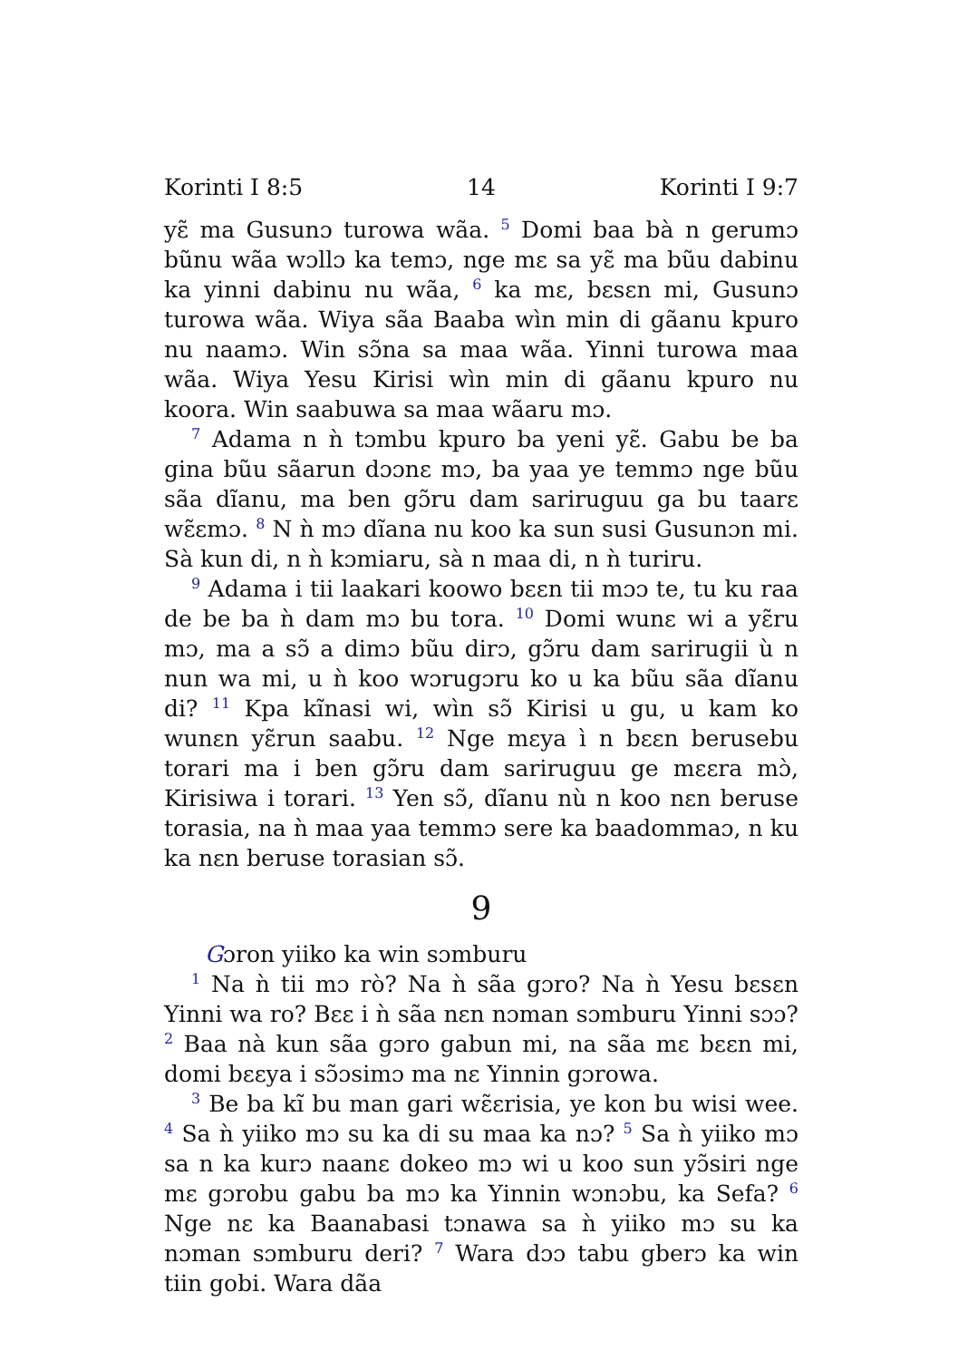Korinti I 8:5 14 Korinti I 9:7
yɛ̃ ma Gusunɔ turowa wãa. <sup>5</sup> Domi baa bà n gerumɔ bũnu wãa wɔllɔ ka temɔ, nge mɛ sa yɛ̃ ma bũu dabinu ka yinni dabinu nu wãa, <sup>6</sup> ka mɛ, bɛsɛn mi, Gusunɔ turowa wãa. Wiya sãa Baaba wìn min di gãanu kpuro nu naamɔ. Win sɔ̃na sa maa wãa. Yinni turowa maa wãa. Wiya Yesu Kirisi wìn min di gãanu kpuro nu koora. Win saabuwa sa maa wãaru mɔ.
<sup>7</sup> Adama n ǹ tɔmbu kpuro ba yeni yɛ̃. Gabu be ba gina bũu sãarun dɔɔnɛ mɔ, ba yaa ye temmɔ nge bũu sãa dĩanu, ma ben gɔ̃ru dam sariruguu ga bu taarɛ wɛ̃ɛmɔ. <sup>8</sup> N ǹ mɔ dĩana nu koo ka sun susi Gusunɔn mi. Sà kun di, n ǹ kɔmiaru, sà n maa di, n ǹ turiru.
<sup>9</sup> Adama i tii laakari koowo bɛɛn tii mɔɔ te, tu ku raa de be ba ǹ dam mɔ bu tora. <sup>10</sup> Domi wunɛ wi a yɛ̃ru mɔ, ma a sɔ̃ a dimɔ bũu dirɔ, gɔ̃ru dam sarirugii ù n nun wa mi, u ǹ koo wɔrugɔru ko u ka bũu sãa dĩanu di? <sup>11</sup> Kpa kĩnasi wi, wìn sɔ̃ Kirisi u gu, u kam ko wunɛn yɛ̃run saabu. <sup>12</sup> Nge mɛya ì n bɛɛn berusebu torari ma i ben gɔ̃ru dam sariruguu ge mɛɛra mɔ̀, Kirisiwa i torari. <sup>13</sup> Yen sɔ̃, dĩanu nù n koo nɛn beruse torasia, na ǹ maa yaa temmɔ sere ka baadommaɔ, n ku ka nɛn beruse torasian sɔ̃.
9
Gɔron yiiko ka win sɔmburu
<sup>1</sup> Na ǹ tii mɔ rò? Na ǹ sãa gɔro? Na ǹ Yesu bɛsɛn Yinni wa ro? Bɛɛ i ǹ sãa nɛn nɔman sɔmburu Yinni sɔɔ? <sup>2</sup> Baa nà kun sãa gɔro gabun mi, na sãa mɛ bɛɛn mi, domi bɛɛya i sɔ̃ɔsimɔ ma nɛ Yinnin gɔrowa.
<sup>3</sup> Be ba kĩ bu man gari wɛ̃ɛrisia, ye kon bu wisi wee. <sup>4</sup> Sa ǹ yiiko mɔ su ka di su maa ka nɔ? <sup>5</sup> Sa ǹ yiiko mɔ sa n ka kurɔ naanɛ dokeo mɔ wi u koo sun yɔ̃siri nge mɛ gɔrobu gabu ba mɔ ka Yinnin wɔnɔbu, ka Sefa? <sup>6</sup> Nge nɛ ka Baanabasi tɔnawa sa ǹ yiiko mɔ su ka nɔman sɔmburu deri? <sup>7</sup> Wara dɔɔ tabu gberɔ ka win tiin gobi. Wara dãa